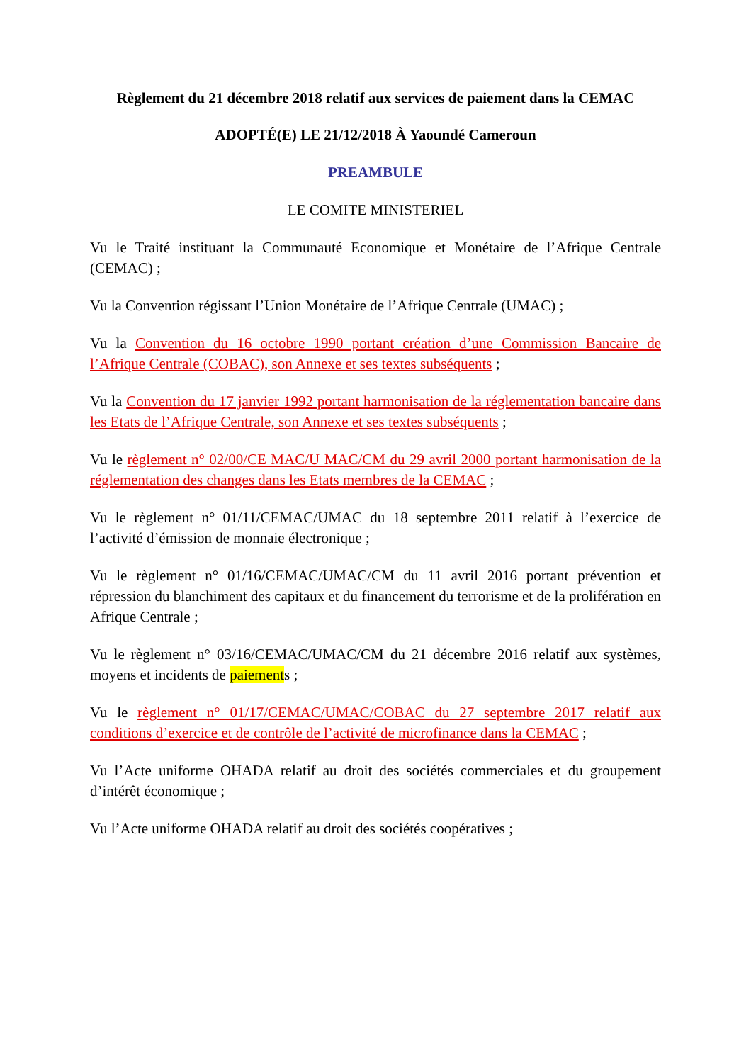Règlement du 21 décembre 2018 relatif aux services de paiement dans la CEMAC
ADOPTÉ(E) LE 21/12/2018 À Yaoundé Cameroun
PREAMBULE
LE COMITE MINISTERIEL
Vu le Traité instituant la Communauté Economique et Monétaire de l’Afrique Centrale (CEMAC) ;
Vu la Convention régissant l’Union Monétaire de l’Afrique Centrale (UMAC) ;
Vu la Convention du 16 octobre 1990 portant création d’une Commission Bancaire de l’Afrique Centrale (COBAC), son Annexe et ses textes subséquents ;
Vu la Convention du 17 janvier 1992 portant harmonisation de la réglementation bancaire dans les Etats de l’Afrique Centrale, son Annexe et ses textes subséquents ;
Vu le règlement n° 02/00/CE MAC/U MAC/CM du 29 avril 2000 portant harmonisation de la réglementation des changes dans les Etats membres de la CEMAC ;
Vu le règlement n° 01/11/CEMAC/UMAC du 18 septembre 2011 relatif à l’exercice de l’activité d’émission de monnaie électronique ;
Vu le règlement n° 01/16/CEMAC/UMAC/CM du 11 avril 2016 portant prévention et répression du blanchiment des capitaux et du financement du terrorisme et de la prolifération en Afrique Centrale ;
Vu le règlement n° 03/16/CEMAC/UMAC/CM du 21 décembre 2016 relatif aux systèmes, moyens et incidents de paiements ;
Vu le règlement n° 01/17/CEMAC/UMAC/COBAC du 27 septembre 2017 relatif aux conditions d’exercice et de contrôle de l’activité de microfinance dans la CEMAC ;
Vu l’Acte uniforme OHADA relatif au droit des sociétés commerciales et du groupement d’intérêt économique ;
Vu l’Acte uniforme OHADA relatif au droit des sociétés coopératives ;